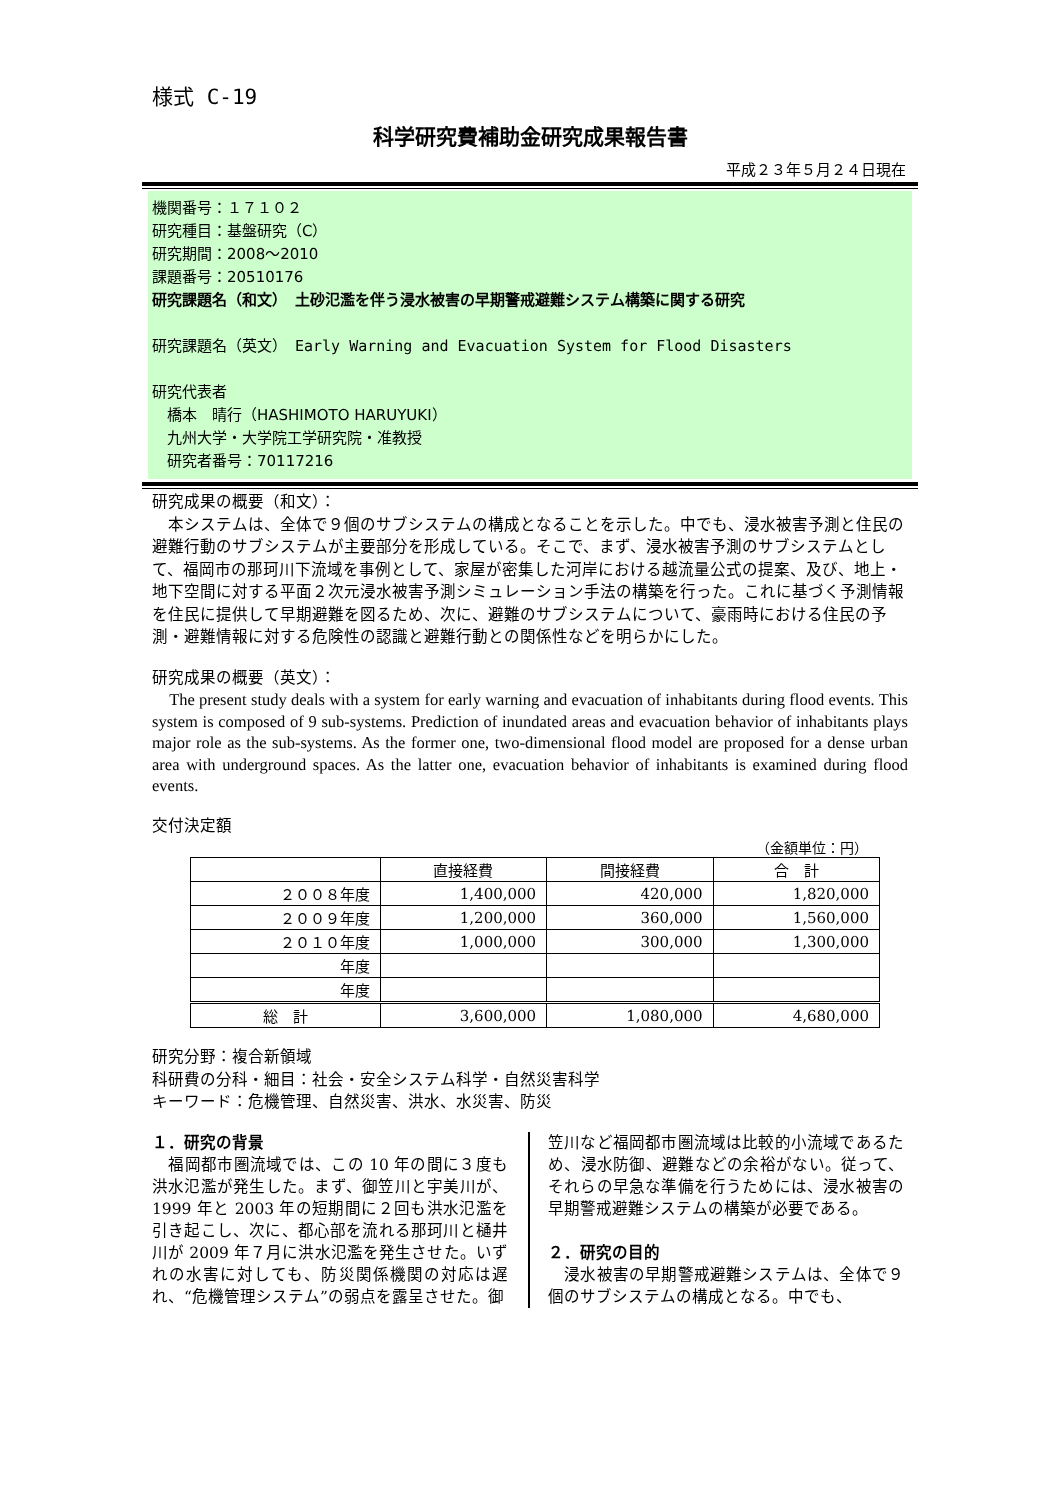様式 C-19
科学研究費補助金研究成果報告書
平成２３年５月２４日現在
機関番号：１７１０２
研究種目：基盤研究（C）
研究期間：2008～2010
課題番号：20510176
研究課題名（和文）　土砂氾濫を伴う浸水被害の早期警戒避難システム構築に関する研究
研究課題名（英文）　Early Warning and Evacuation System for Flood Disasters
研究代表者
　橋本　晴行（HASHIMOTO HARUYUKI）
　九州大学・大学院工学研究院・准教授
　研究者番号：70117216
研究成果の概要（和文）：
　本システムは、全体で９個のサブシステムの構成となることを示した。中でも、浸水被害予測と住民の避難行動のサブシステムが主要部分を形成している。そこで、まず、浸水被害予測のサブシステムとして、福岡市の那珂川下流域を事例として、家屋が密集した河岸における越流量公式の提案、及び、地上・地下空間に対する平面２次元浸水被害予測シミュレーション手法の構築を行った。これに基づく予測情報を住民に提供して早期避難を図るため、次に、避難のサブシステムについて、豪雨時における住民の予測・避難情報に対する危険性の認識と避難行動との関係性などを明らかにした。
研究成果の概要（英文）：
　The present study deals with a system for early warning and evacuation of inhabitants during flood events. This system is composed of 9 sub-systems. Prediction of inundated areas and evacuation behavior of inhabitants plays major role as the sub-systems. As the former one, two-dimensional flood model are proposed for a dense urban area with underground spaces. As the latter one, evacuation behavior of inhabitants is examined during flood events.
交付決定額
（金額単位：円）
| | 直接経費 | 間接経費 | 合 計 |
| --- | --- | --- | --- |
| ２００８年度 | 1,400,000 | 420,000 | 1,820,000 |
| ２００９年度 | 1,200,000 | 360,000 | 1,560,000 |
| ２０１０年度 | 1,000,000 | 300,000 | 1,300,000 |
| 年度 | | | |
| 年度 | | | |
| 総 計 | 3,600,000 | 1,080,000 | 4,680,000 |
研究分野：複合新領域
科研費の分科・細目：社会・安全システム科学・自然災害科学
キーワード：危機管理、自然災害、洪水、水災害、防災
１．研究の背景
　福岡都市圏流域では、この 10 年の間に３度も洪水氾濫が発生した。まず、御笠川と宇美川が、1999 年と 2003 年の短期間に２回も洪水氾濫を引き起こし、次に、都心部を流れる那珂川と樋井川が 2009 年７月に洪水氾濫を発生させた。いずれの水害に対しても、防災関係機関の対応は遅れ、“危機管理システム”の弱点を露呈させた。御
笠川など福岡都市圏流域は比較的小流域であるため、浸水防御、避難などの余裕がない。従って、それらの早急な準備を行うためには、浸水被害の早期警戒避難システムの構築が必要である。
２．研究の目的
　浸水被害の早期警戒避難システムは、全体で９個のサブシステムの構成となる。中でも、